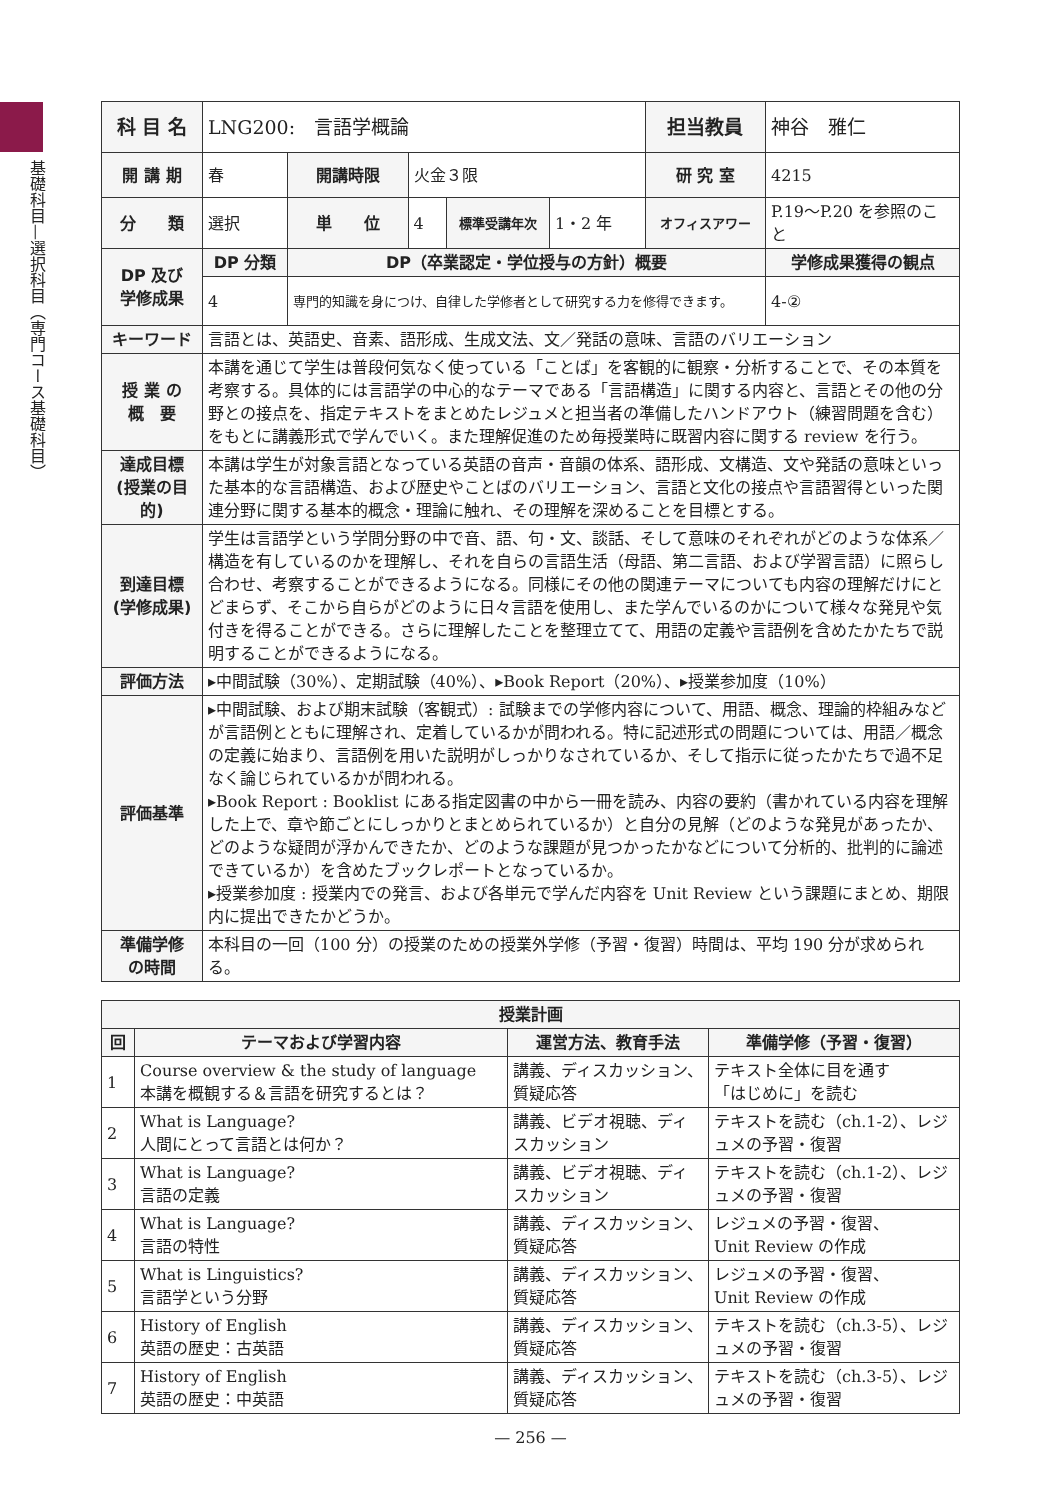基礎科目—選択科目（専門コース基礎科目）
| 科 目 名 | LNG200: 言語学概論 | | | | | 担当教員 | 神谷 雅仁 | |
| 開 講 期 | 春 | 開講時限 | 火金３限 | | | 研 究 室 | 4215 | |
| 分 類 | 選択 | 単 位 | 4 | 標準受講年次 | 1・2 年 | オフィスアワー | P.19〜P.20 を参照のこと | |
| DP 及び 学修成果 | DP 分類 | DP（卒業認定・学位授与の方針）概要 | | | | | | 学修成果獲得の観点 |
| | 4 | 専門的知識を身につけ、自律した学修者として研究する力を修得できます。 | | | | | | 4-② |
| キーワード | 言語とは、英語史、音素、語形成、生成文法、文／発話の意味、言語のバリエーション | | | | | | | |
| 授 業 の 概 要 | 本講を通じて学生は普段何気なく使っている「ことば」を客観的に観察・分析することで、その本質を考察する。具体的には言語学の中心的なテーマである「言語構造」に関する内容と、言語とその他の分野との接点を、指定テキストをまとめたレジュメと担当者の準備したハンドアウト（練習問題を含む）をもとに講義形式で学んでいく。また理解促進のため毎授業時に既習内容に関する review を行う。 | | | | | | | |
| 達成目標 (授業の目的) | 本講は学生が対象言語となっている英語の音声・音韻の体系、語形成、文構造、文や発話の意味といった基本的な言語構造、および歴史やことばのバリエーション、言語と文化の接点や言語習得といった関連分野に関する基本的概念・理論に触れ、その理解を深めることを目標とする。 | | | | | | | |
| 到達目標 (学修成果) | 学生は言語学という学問分野の中で音、語、句・文、談話、そして意味のそれぞれがどのような体系／構造を有しているのかを理解し、それを自らの言語生活（母語、第二言語、および学習言語）に照らし合わせ、考察することができるようになる。同様にその他の関連テーマについても内容の理解だけにとどまらず、そこから自らがどのように日々言語を使用し、また学んでいるのかについて様々な発見や気付きを得ることができる。さらに理解したことを整理立てて、用語の定義や言語例を含めたかたちで説明することができるようになる。 | | | | | | | |
| 評価方法 | ▸中間試験（30%）、定期試験（40%）、▸Book Report（20%）、▸授業参加度（10%） | | | | | | | |
| 評価基準 | ▸中間試験、および期末試験（客観式）: 試験までの学修内容について、用語、概念、理論的枠組みなどが言語例とともに理解され、定着しているかが問われる。特に記述形式の問題については、用語／概念の定義に始まり、言語例を用いた説明がしっかりなされているか、そして指示に従ったかたちで過不足なく論じられているかが問われる。 ▸Book Report : Booklist にある指定図書の中から一冊を読み、内容の要約（書かれている内容を理解した上で、章や節ごとにしっかりとまとめられているか）と自分の見解（どのような発見があったか、どのような疑問が浮かんできたか、どのような課題が見つかったかなどについて分析的、批判的に論述できているか）を含めたブックレポートとなっているか。 ▸授業参加度 : 授業内での発言、および各単元で学んだ内容を Unit Review という課題にまとめ、期限内に提出できたかどうか。 | | | | | | | |
| 準備学修 の時間 | 本科目の一回（100 分）の授業のための授業外学修（予習・復習）時間は、平均 190 分が求められる。 | | | | | | | |
| 授業計画 | | | |
| --- | --- | --- | --- |
| 回 | テーマおよび学習内容 | 運営方法、教育手法 | 準備学修（予習・復習） |
| 1 | Course overview & the study of language 本講を概観する＆言語を研究するとは？ | 講義、ディスカッション、質疑応答 | テキスト全体に目を通す 「はじめに」を読む |
| 2 | What is Language? 人間にとって言語とは何か？ | 講義、ビデオ視聴、ディスカッション | テキストを読む（ch.1-2）、レジュメの予習・復習 |
| 3 | What is Language? 言語の定義 | 講義、ビデオ視聴、ディスカッション | テキストを読む（ch.1-2）、レジュメの予習・復習 |
| 4 | What is Language? 言語の特性 | 講義、ディスカッション、質疑応答 | レジュメの予習・復習、 Unit Review の作成 |
| 5 | What is Linguistics? 言語学という分野 | 講義、ディスカッション、質疑応答 | レジュメの予習・復習、 Unit Review の作成 |
| 6 | History of English 英語の歴史：古英語 | 講義、ディスカッション、質疑応答 | テキストを読む（ch.3-5）、レジュメの予習・復習 |
| 7 | History of English 英語の歴史：中英語 | 講義、ディスカッション、質疑応答 | テキストを読む（ch.3-5）、レジュメの予習・復習 |
— 256 —